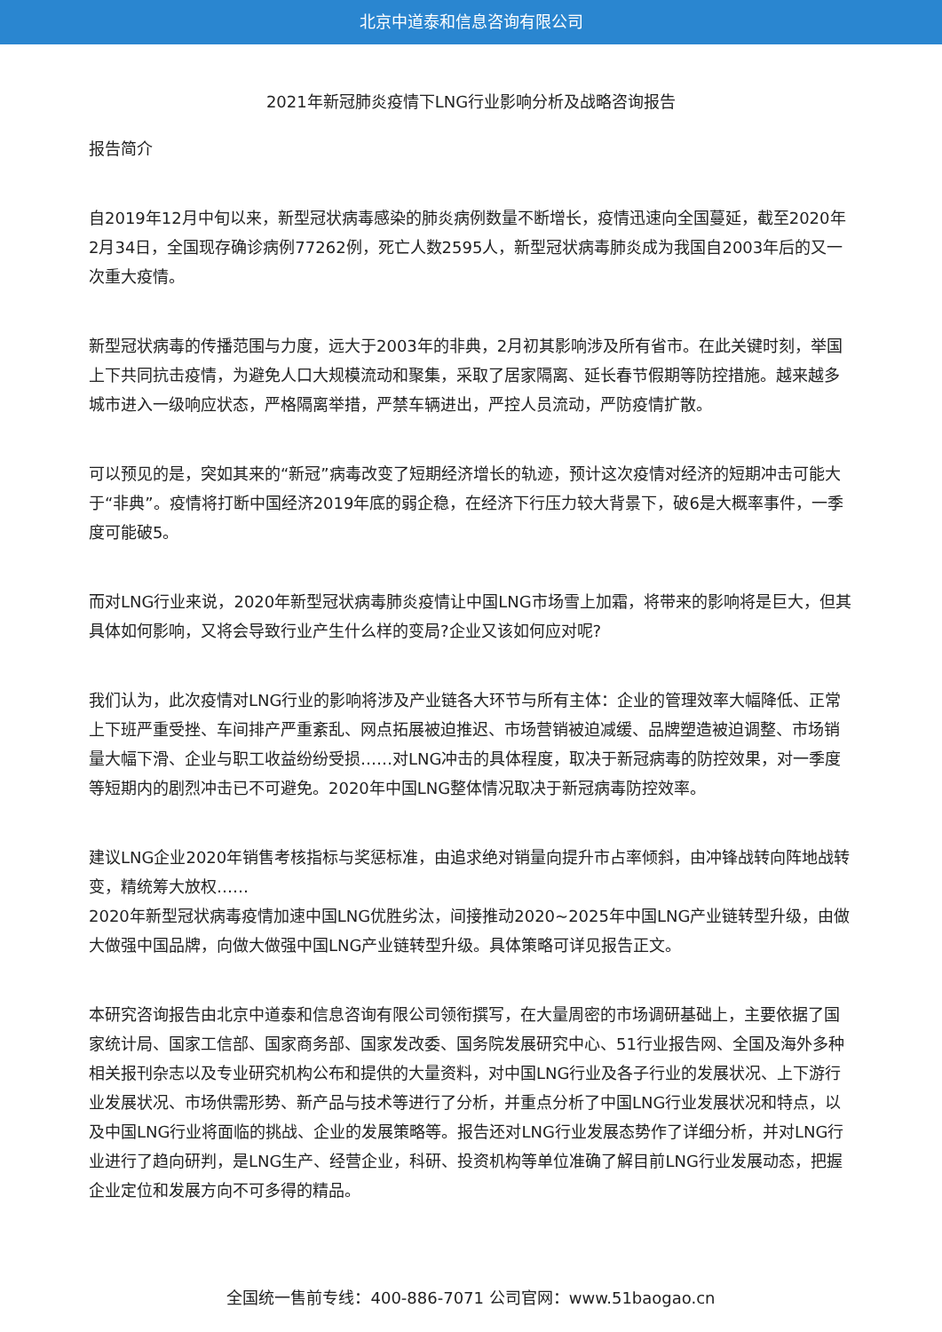北京中道泰和信息咨询有限公司
2021年新冠肺炎疫情下LNG行业影响分析及战略咨询报告
报告简介
自2019年12月中旬以来，新型冠状病毒感染的肺炎病例数量不断增长，疫情迅速向全国蔓延，截至2020年2月34日，全国现存确诊病例77262例，死亡人数2595人，新型冠状病毒肺炎成为我国自2003年后的又一次重大疫情。
新型冠状病毒的传播范围与力度，远大于2003年的非典，2月初其影响涉及所有省市。在此关键时刻，举国上下共同抗击疫情，为避免人口大规模流动和聚集，采取了居家隔离、延长春节假期等防控措施。越来越多城市进入一级响应状态，严格隔离举措，严禁车辆进出，严控人员流动，严防疫情扩散。
可以预见的是，突如其来的“新冠”病毒改变了短期经济增长的轨迹，预计这次疫情对经济的短期冲击可能大于“非典”。疫情将打断中国经济2019年底的弱企稳，在经济下行压力较大背景下，破6是大概率事件，一季度可能破5。
而对LNG行业来说，2020年新型冠状病毒肺炎疫情让中国LNG市场雪上加霜，将带来的影响将是巨大，但其具体如何影响，又将会导致行业产生什么样的变局?企业又该如何应对呢?
我们认为，此次疫情对LNG行业的影响将涉及产业链各大环节与所有主体：企业的管理效率大幅降低、正常上下班严重受挫、车间排产严重紊乱、网点拓展被迫推迟、市场营销被迫减缓、品牌塑造被迫调整、市场销量大幅下滑、企业与职工收益纷纷受损……对LNG冲击的具体程度，取决于新冠病毒的防控效果，对一季度等短期内的剧烈冲击已不可避免。2020年中国LNG整体情况取决于新冠病毒防控效率。
建议LNG企业2020年销售考核指标与奖惩标准，由追求绝对销量向提升市占率倾斜，由冲锋战转向阵地战转变，精统筹大放权……
2020年新型冠状病毒疫情加速中国LNG优胜劣汰，间接推动2020~2025年中国LNG产业链转型升级，由做大做强中国品牌，向做大做强中国LNG产业链转型升级。具体策略可详见报告正文。
本研究咨询报告由北京中道泰和信息咨询有限公司领衔撰写，在大量周密的市场调研基础上，主要依据了国家统计局、国家工信部、国家商务部、国家发改委、国务院发展研究中心、51行业报告网、全国及海外多种相关报刊杂志以及专业研究机构公布和提供的大量资料，对中国LNG行业及各子行业的发展状况、上下游行业发展状况、市场供需形势、新产品与技术等进行了分析，并重点分析了中国LNG行业发展状况和特点，以及中国LNG行业将面临的挑战、企业的发展策略等。报告还对LNG行业发展态势作了详细分析，并对LNG行业进行了趋向研判，是LNG生产、经营企业，科研、投资机构等单位准确了解目前LNG行业发展动态，把握企业定位和发展方向不可多得的精品。
全国统一售前专线：400-886-7071 公司官网：www.51baogao.cn